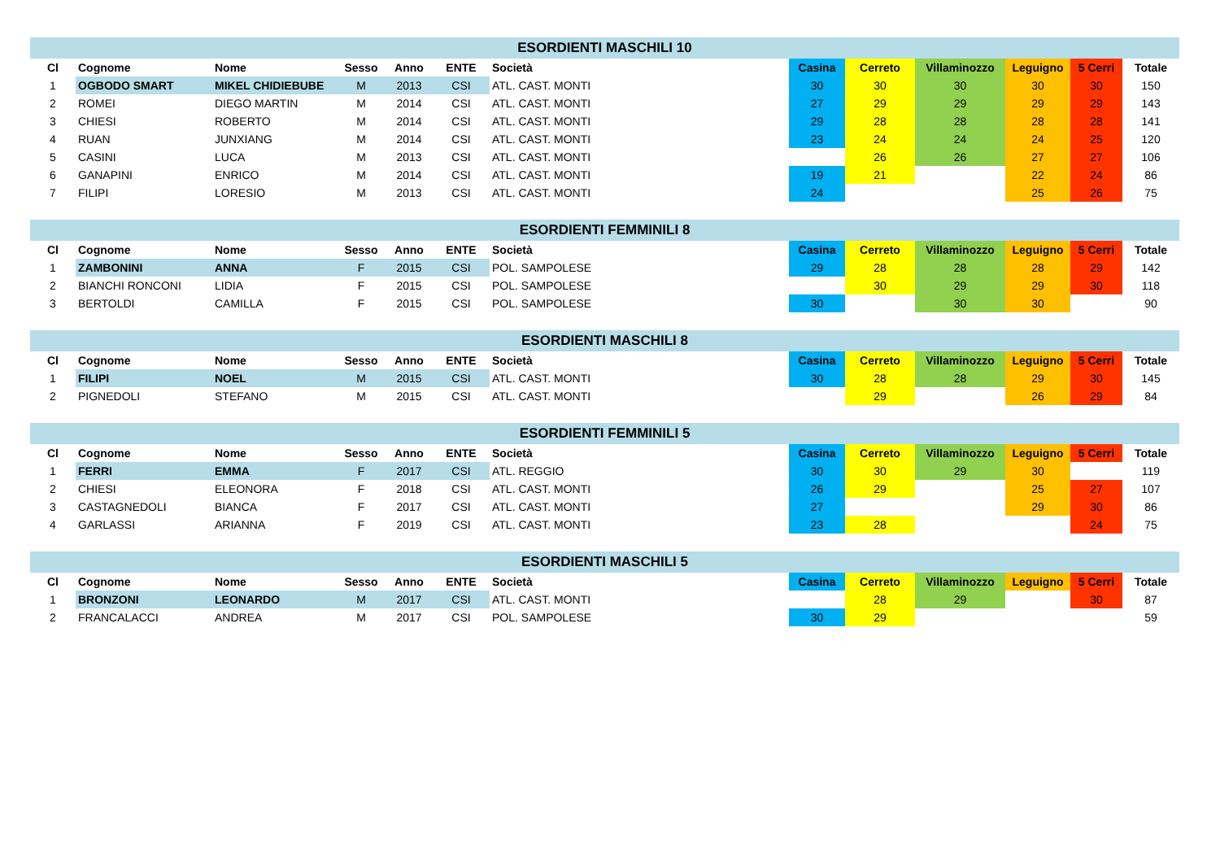| ESORDIENTI MASCHILI 10 | | | | | | | | | | | | |
| Cl | Cognome | Nome | Sesso | Anno | ENTE | Società | Casina | Cerreto | Villaminozzo | Leguigno | 5 Cerri | Totale |
| 1 | OGBODO SMART | MIKEL CHIDIEBUBE | M | 2013 | CSI | ATL. CAST. MONTI | 30 | 30 | 30 | 30 | 30 | 150 |
| 2 | ROMEI | DIEGO MARTIN | M | 2014 | CSI | ATL. CAST. MONTI | 27 | 29 | 29 | 29 | 29 | 143 |
| 3 | CHIESI | ROBERTO | M | 2014 | CSI | ATL. CAST. MONTI | 29 | 28 | 28 | 28 | 28 | 141 |
| 4 | RUAN | JUNXIANG | M | 2014 | CSI | ATL. CAST. MONTI | 23 | 24 | 24 | 24 | 25 | 120 |
| 5 | CASINI | LUCA | M | 2013 | CSI | ATL. CAST. MONTI | | 26 | 26 | 27 | 27 | 106 |
| 6 | GANAPINI | ENRICO | M | 2014 | CSI | ATL. CAST. MONTI | 19 | 21 | | 22 | 24 | 86 |
| 7 | FILIPI | LORESIO | M | 2013 | CSI | ATL. CAST. MONTI | 24 | | | 25 | 26 | 75 |
| ESORDIENTI FEMMINILI 8 | | | | | | | | | | | | |
| Cl | Cognome | Nome | Sesso | Anno | ENTE | Società | Casina | Cerreto | Villaminozzo | Leguigno | 5 Cerri | Totale |
| 1 | ZAMBONINI | ANNA | F | 2015 | CSI | POL. SAMPOLESE | 29 | 28 | 28 | 28 | 29 | 142 |
| 2 | BIANCHI RONCONI | LIDIA | F | 2015 | CSI | POL. SAMPOLESE | | 30 | 29 | 29 | 30 | 118 |
| 3 | BERTOLDI | CAMILLA | F | 2015 | CSI | POL. SAMPOLESE | 30 | | 30 | 30 | | 90 |
| ESORDIENTI MASCHILI 8 | | | | | | | | | | | | |
| Cl | Cognome | Nome | Sesso | Anno | ENTE | Società | Casina | Cerreto | Villaminozzo | Leguigno | 5 Cerri | Totale |
| 1 | FILIPI | NOEL | M | 2015 | CSI | ATL. CAST. MONTI | 30 | 28 | 28 | 29 | 30 | 145 |
| 2 | PIGNEDOLI | STEFANO | M | 2015 | CSI | ATL. CAST. MONTI | | 29 | | 26 | 29 | 84 |
| ESORDIENTI FEMMINILI 5 | | | | | | | | | | | | |
| Cl | Cognome | Nome | Sesso | Anno | ENTE | Società | Casina | Cerreto | Villaminozzo | Leguigno | 5 Cerri | Totale |
| 1 | FERRI | EMMA | F | 2017 | CSI | ATL. REGGIO | 30 | 30 | 29 | 30 | | 119 |
| 2 | CHIESI | ELEONORA | F | 2018 | CSI | ATL. CAST. MONTI | 26 | 29 | | 25 | 27 | 107 |
| 3 | CASTAGNEDOLI | BIANCA | F | 2017 | CSI | ATL. CAST. MONTI | 27 | | | 29 | 30 | 86 |
| 4 | GARLASSI | ARIANNA | F | 2019 | CSI | ATL. CAST. MONTI | 23 | 28 | | | 24 | 75 |
| ESORDIENTI MASCHILI 5 | | | | | | | | | | | | |
| Cl | Cognome | Nome | Sesso | Anno | ENTE | Società | Casina | Cerreto | Villaminozzo | Leguigno | 5 Cerri | Totale |
| 1 | BRONZONI | LEONARDO | M | 2017 | CSI | ATL. CAST. MONTI | | 28 | 29 | | 30 | 87 |
| 2 | FRANCALACCI | ANDREA | M | 2017 | CSI | POL. SAMPOLESE | 30 | 29 | | | | 59 |